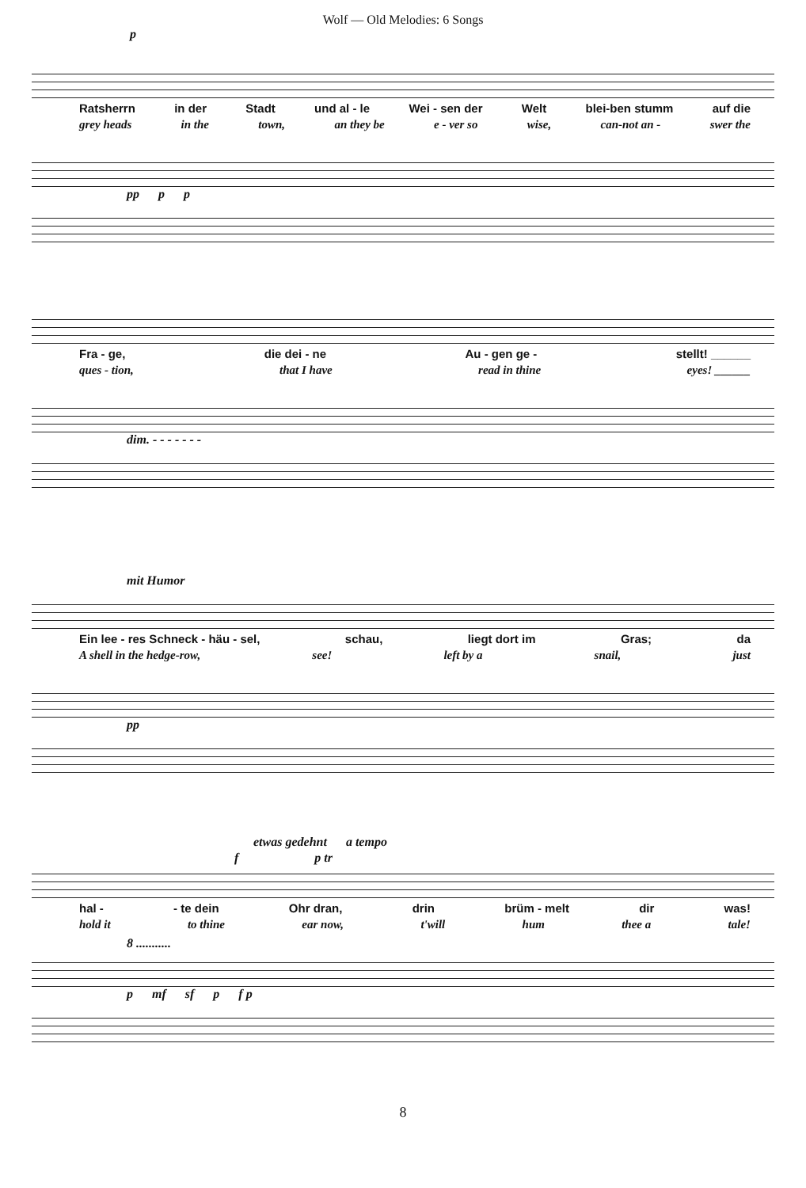Wolf — Old Melodies: 6 Songs
p
Ratsherrn in der Stadt und al - le Wei - sen der Welt blei-ben stumm auf die
grey heads in the town, an they be e - ver so wise, can-not an - swer the
pp p p
Fra - ge, die dei - ne Au - gen ge - stellt! ______
ques - tion, that I have read in thine eyes! ______
dim. - - - - - - -
mit Humor
Ein lee - res Schneck - häu - sel, schau, liegt dort im Gras; da
A shell in the hedge-row, see! left by a snail, just
pp
etwas gedehnt a tempo
f p tr
hal - - te dein Ohr dran, drin brüm - melt dir was!
hold it to thine ear now, t'will hum thee a tale!
8 ...........
p mf sf p f p
8